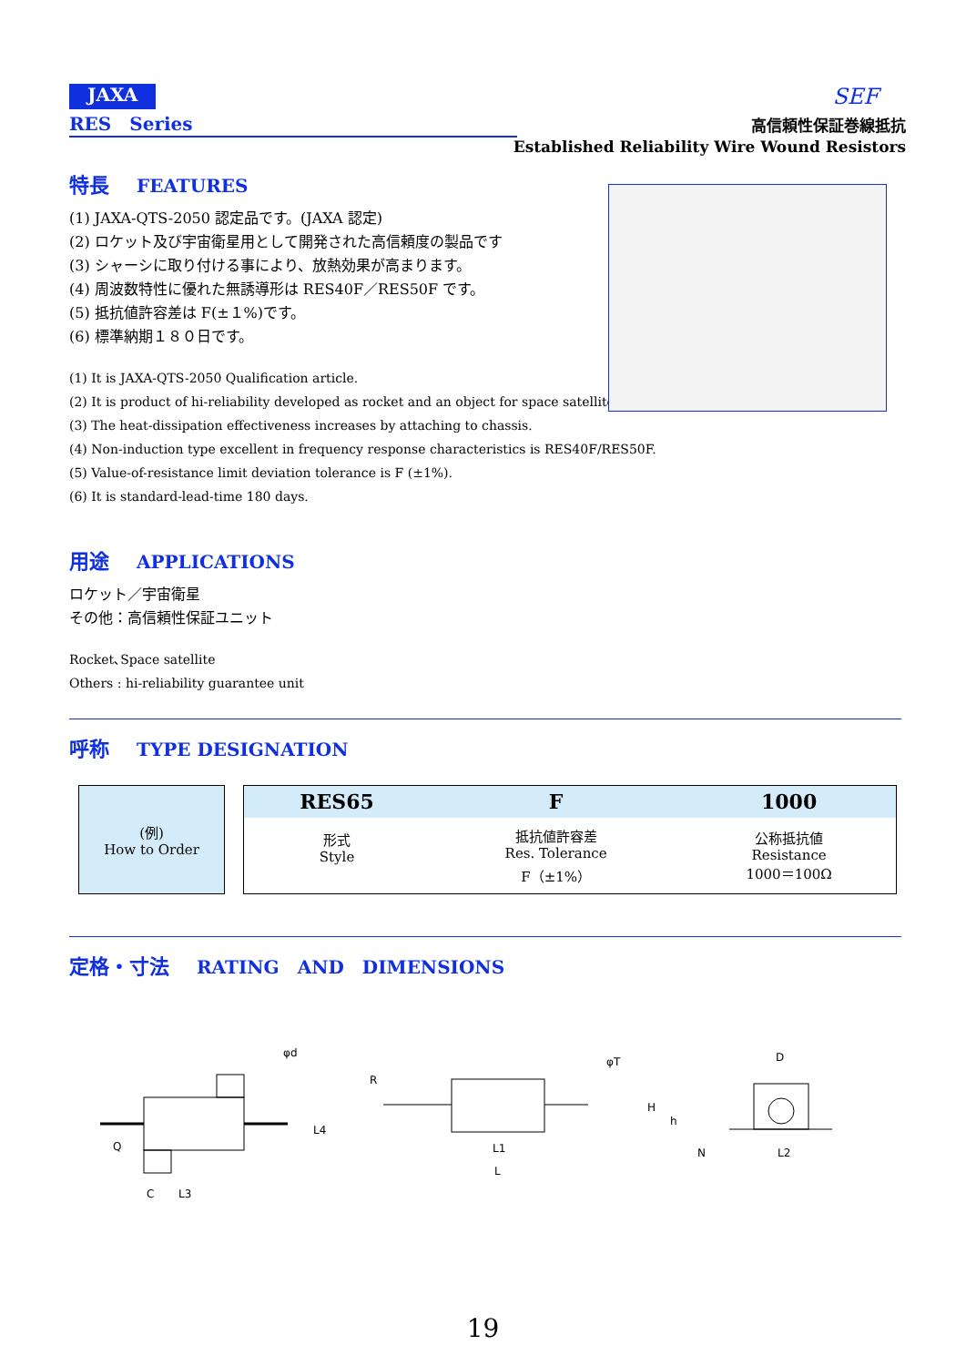JAXA
SEF
RES　Series
高信頼性保証巻線抵抗
Established Reliability Wire Wound Resistors
特長 FEATURES
(1) JAXA-QTS-2050 認定品です。(JAXA 認定)
(2) ロケット及び宇宙衛星用として開発された高信頼度の製品です
(3) シャーシに取り付ける事により、放熱効果が高まります。
(4) 周波数特性に優れた無誘導形は RES40F／RES50F です。
(5) 抵抗値許容差は F(±１%)です。
(6) 標準納期１８０日です。
(1) It is JAXA-QTS-2050 Qualification article.
(2) It is product of hi-reliability developed as rocket and an object for space satellites.
(3) The heat-dissipation effectiveness increases by attaching to chassis.
(4) Non-induction type excellent in frequency response characteristics is RES40F/RES50F.
(5) Value-of-resistance limit deviation tolerance is F (±1%).
(6) It is standard-lead-time 180 days.
用途 APPLICATIONS
ロケット／宇宙衛星
その他：高信頼性保証ユニット
Rocket､Space satellite
Others : hi-reliability guarantee unit
呼称 TYPE DESIGNATION
(例)
How to Order
| RES65 | F | 1000 |
| --- | --- | --- |
| 形式 Style | 抵抗値許容差 Res. Tolerance F（±1%） | 公称抵抗値 Resistance 1000＝100Ω |
定格・寸法 RATING　AND　DIMENSIONS
φd
Q
L4
C
L3
φT
R
L1
L
D
H
h
N
L2
19